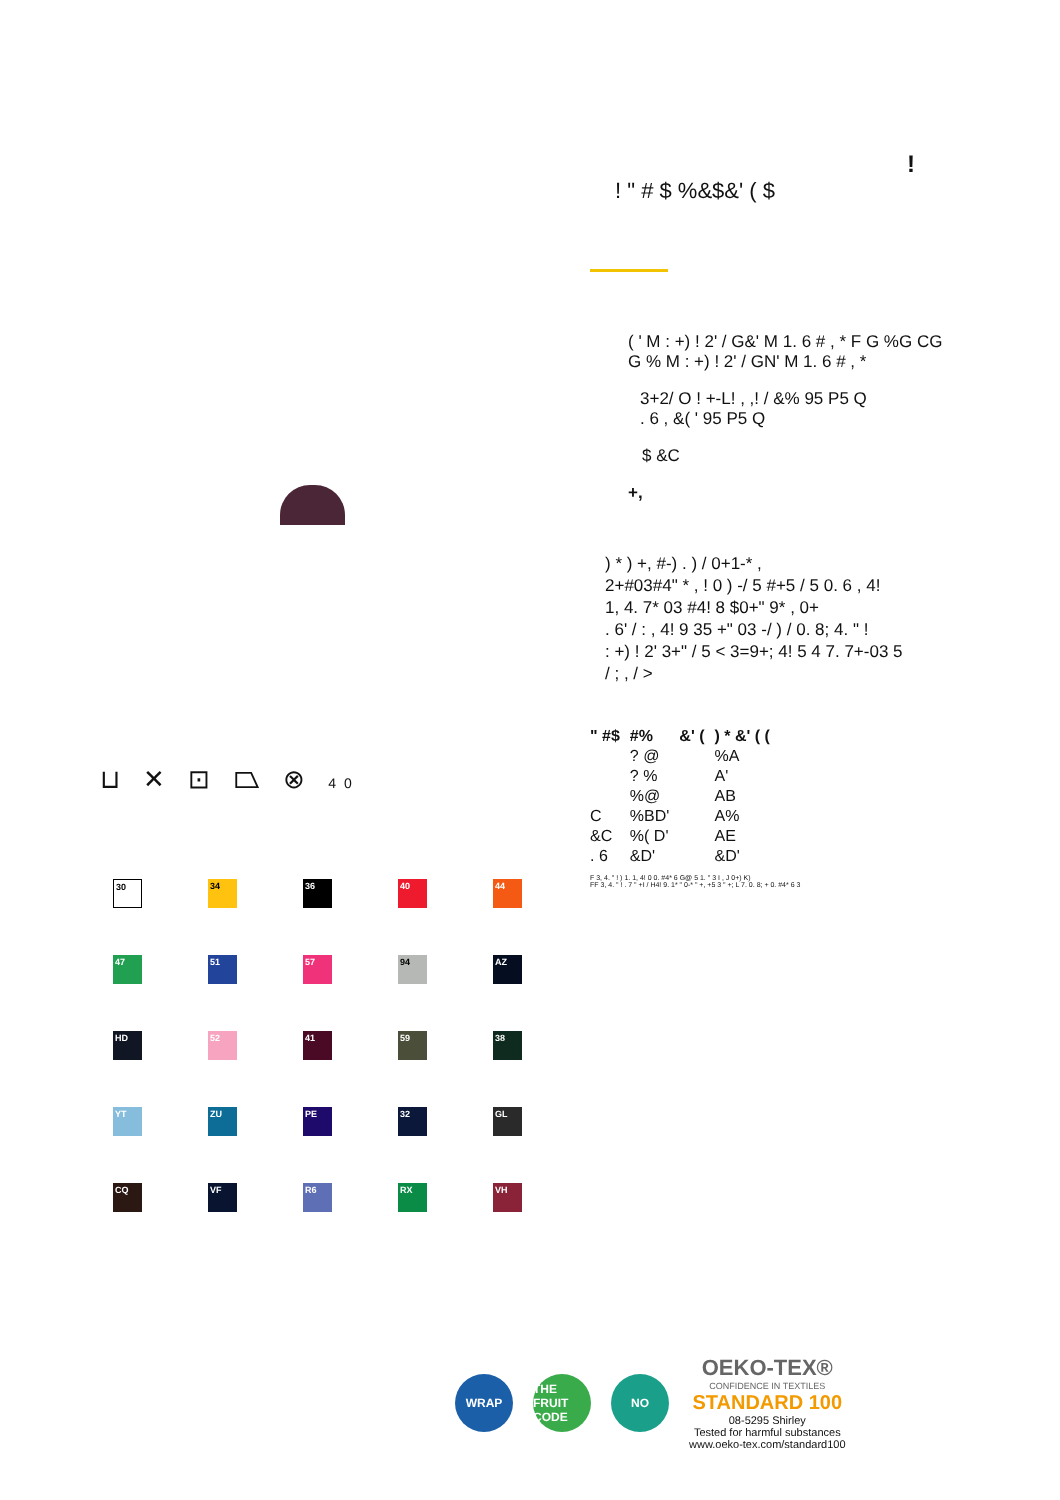!
! " # $ %&$&' ( $
( ' M : +) ! 2' / G&' M 1. 6 # , * F G %G CG
G % M : +) ! 2' / GN' M 1. 6 # , *
3+2/ O ! +-L! , ,! / &% 95 P5 Q
. 6 , &( ' 95 P5 Q
$ &C
+,
) * ) +, #-) . ) / 0+1-* ,
2+#03#4" * , ! 0 ) -/ 5 #+5 / 5 0. 6 , 4!
1, 4. 7* 03 #4! 8 $0+" 9* , 0+
. 6' / : , 4! 9 35 +" 03 -/ ) / 0. 8; 4. " !
: +) ! 2' 3+" / 5 < 3=9+; 4! 5 4 7. 7+-03 5
/ ; , / >
| " #$ | #% | &' ( | ) * &' ( ( |
| --- | --- | --- | --- |
| | ? @ | | %A |
| | ? % | | A' |
| | %@ | | AB |
| C | %BD' | | A% |
| &C | %( D' | | AE |
| . 6 | &D' | | &D' |
F 3, 4. " ! ) 1. 1, 4! 0 0. #4* 6 G@ 5 1. " 3 I , J 0+) K)
FF 3, 4. " ! . 7 " +I / H4! 9. 1* " 0-* " +, +5 3 " +; L 7. 0. 8; + 0. #4* 6 3
⊔ ✕ ⊡ ⏢ ⊗ 40
30
34
36
40
44
47
51
57
94
AZ
HD
52
41
59
38
YT
ZU
PE
32
GL
CQ
VF
R6
RX
VH
WRAP
THE FRUIT CODE
NO
OEKO-TEX®
CONFIDENCE IN TEXTILES
STANDARD 100
08-5295 Shirley
Tested for harmful substances
www.oeko-tex.com/standard100